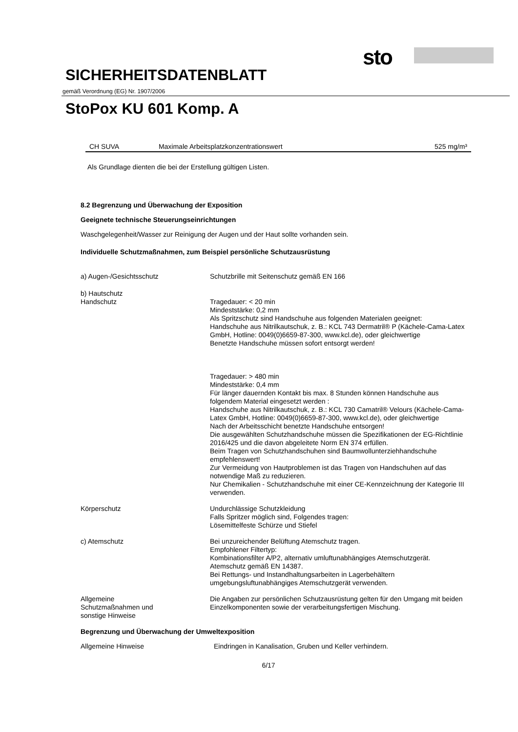sto
SICHERHEITSDATENBLATT
gemäß Verordnung (EG) Nr. 1907/2006
StoPox KU 601 Komp. A
| CH SUVA | Maximale Arbeitsplatzkonzentrationswert | 525 mg/m³ |
Als Grundlage dienten die bei der Erstellung gültigen Listen.
8.2 Begrenzung und Überwachung der Exposition
Geeignete technische Steuerungseinrichtungen
Waschgelegenheit/Wasser zur Reinigung der Augen und der Haut sollte vorhanden sein.
Individuelle Schutzmaßnahmen, zum Beispiel persönliche Schutzausrüstung
| a) Augen-/Gesichtsschutz | Schutzbrille mit Seitenschutz gemäß EN 166 |
| b) Hautschutz Handschutz | Tragedauer: < 20 min Mindeststärke: 0,2 mm Als Spritzschutz sind Handschuhe aus folgenden Materialen geeignet: Handschuhe aus Nitrilkautschuk, z. B.: KCL 743 Dermatril® P (Kächele-Cama-Latex GmbH, Hotline: 0049(0)6659-87-300, www.kcl.de), oder gleichwertige Benetzte Handschuhe müssen sofort entsorgt werden! Tragedauer: > 480 min Mindeststärke: 0,4 mm Für länger dauernden Kontakt bis max. 8 Stunden können Handschuhe aus folgendem Material eingesetzt werden : Handschuhe aus Nitrilkautschuk, z. B.: KCL 730 Camatril® Velours (Kächele-Cama-Latex GmbH, Hotline: 0049(0)6659-87-300, www.kcl.de), oder gleichwertige Nach der Arbeitsschicht benetzte Handschuhe entsorgen! Die ausgewählten Schutzhandschuhe müssen die Spezifikationen der EG-Richtlinie 2016/425 und die davon abgeleitete Norm EN 374 erfüllen. Beim Tragen von Schutzhandschuhen sind Baumwollunterziehhandschuhe empfehlenswert! Zur Vermeidung von Hautproblemen ist das Tragen von Handschuhen auf das notwendige Maß zu reduzieren. Nur Chemikalien - Schutzhandschuhe mit einer CE-Kennzeichnung der Kategorie III verwenden. |
| Körperschutz | Undurchlässige Schutzkleidung Falls Spritzer möglich sind, Folgendes tragen: Lösemittelfeste Schürze und Stiefel |
| c) Atemschutz | Bei unzureichender Belüftung Atemschutz tragen. Empfohlener Filtertyp: Kombinationsfilter A/P2, alternativ umluftunabhängiges Atemschutzgerät. Atemschutz gemäß EN 14387. Bei Rettungs- und Instandhaltungsarbeiten in Lagerbehältern umgebungsluftunabhängiges Atemschutzgerät verwenden. |
| Allgemeine Schutzmaßnahmen und sonstige Hinweise | Die Angaben zur persönlichen Schutzausrüstung gelten für den Umgang mit beiden Einzelkomponenten sowie der verarbeitungsfertigen Mischung. |
Begrenzung und Überwachung der Umweltexposition
| Allgemeine Hinweise | Eindringen in Kanalisation, Gruben und Keller verhindern. |
6/17